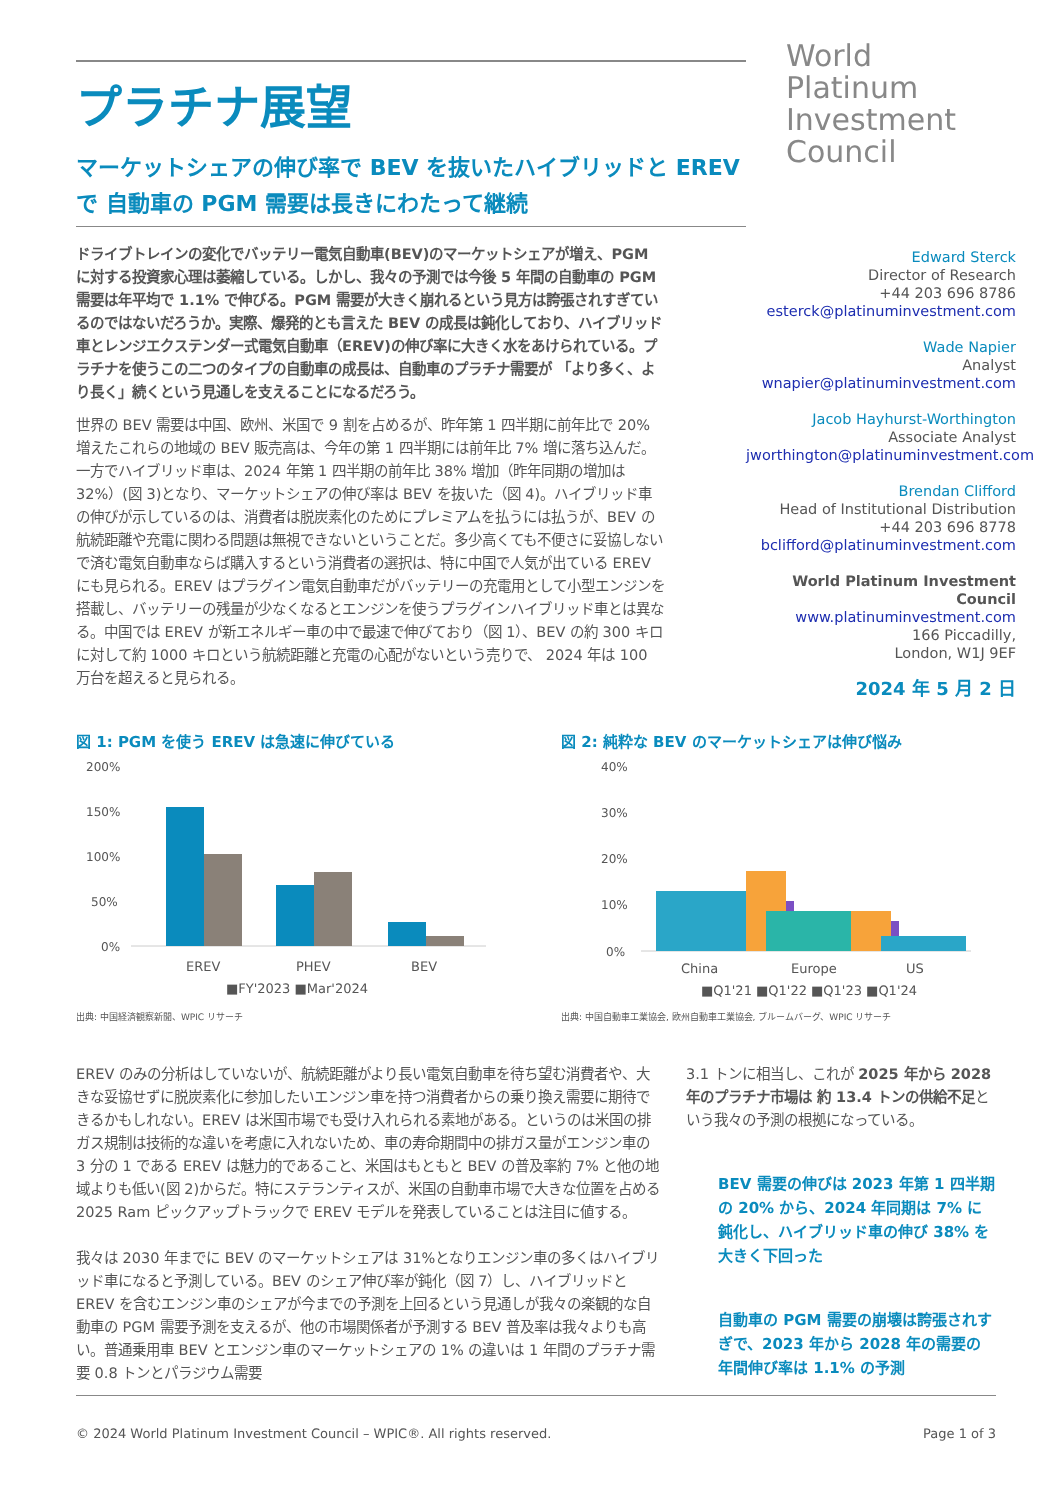プラチナ展望
マーケットシェアの伸び率で BEV を抜いたハイブリッドと EREV で 自動車の PGM 需要は長きにわたって継続
ドライブトレインの変化でバッテリー電気自動車(BEV)のマーケットシェアが増え、PGM に対する投資家心理は萎縮している。しかし、我々の予測では今後 5 年間の自動車の PGM 需要は年平均で 1.1% で伸びる。PGM 需要が大きく崩れるという見方は誇張されすぎているのではないだろうか。実際、爆発的とも言えた BEV の成長は鈍化しており、ハイブリッド車とレンジエクステンダー式電気自動車（EREV)の伸び率に大きく水をあけられている。プラチナを使うこの二つのタイプの自動車の成長は、自動車のプラチナ需要が 「より多く、より長く」続くという見通しを支えることになるだろう。
世界の BEV 需要は中国、欧州、米国で 9 割を占めるが、昨年第 1 四半期に前年比で 20% 増えたこれらの地域の BEV 販売高は、今年の第 1 四半期には前年比 7% 増に落ち込んだ。一方でハイブリッド車は、2024 年第 1 四半期の前年比 38% 増加（昨年同期の増加は 32%）(図 3)となり、マーケットシェアの伸び率は BEV を抜いた（図 4)。ハイブリッド車の伸びが示しているのは、消費者は脱炭素化のためにプレミアムを払うには払うが、BEV の航続距離や充電に関わる問題は無視できないということだ。多少高くても不便さに妥協しないで済む電気自動車ならば購入するという消費者の選択は、特に中国で人気が出ている EREV にも見られる。EREV はプラグイン電気自動車だがバッテリーの充電用として小型エンジンを搭載し、バッテリーの残量が少なくなるとエンジンを使うプラグインハイブリッド車とは異なる。中国では EREV が新エネルギー車の中で最速で伸びており（図 1）、BEV の約 300 キロに対して約 1000 キロという航続距離と充電の心配がないという売りで、 2024 年は 100 万台を超えると見られる。
World
Platinum
Investment
Council
Edward Sterck
Director of Research
+44 203 696 8786
esterck@platinuminvestment.com
Wade Napier
Analyst
wnapier@platinuminvestment.com
Jacob Hayhurst-Worthington
Associate Analyst
jworthington@platinuminvestment.com
Brendan Clifford
Head of Institutional Distribution
+44 203 696 8778
bclifford@platinuminvestment.com
World Platinum Investment Council
www.platinuminvestment.com
166 Piccadilly,
London, W1J 9EF
2024 年 5 月 2 日
図 1: PGM を使う EREV は急速に伸びている
200%
150%
100%
50%
0%
EREV
PHEV
BEV
■FY'2023 ■Mar'2024
出典: 中国経済観察新聞、WPIC リサーチ
図 2: 純粋な BEV のマーケットシェアは伸び悩み
40%
30%
20%
10%
0%
China
Europe
US
■Q1'21 ■Q1'22 ■Q1'23 ■Q1'24
出典: 中国自動車工業協会, 欧州自動車工業協会, ブルームバーグ、WPIC リサーチ
EREV のみの分析はしていないが、航続距離がより長い電気自動車を待ち望む消費者や、大きな妥協せずに脱炭素化に参加したいエンジン車を持つ消費者からの乗り換え需要に期待できるかもしれない。EREV は米国市場でも受け入れられる素地がある。というのは米国の排ガス規制は技術的な違いを考慮に入れないため、車の寿命期間中の排ガス量がエンジン車の 3 分の 1 である EREV は魅力的であること、米国はもともと BEV の普及率約 7% と他の地域よりも低い(図 2)からだ。特にステランティスが、米国の自動車市場で大きな位置を占める 2025 Ram ピックアップトラックで EREV モデルを発表していることは注目に値する。
我々は 2030 年までに BEV のマーケットシェアは 31%となりエンジン車の多くはハイブリッド車になると予測している。BEV のシェア伸び率が鈍化（図 7）し、ハイブリッドと EREV を含むエンジン車のシェアが今までの予測を上回るという見通しが我々の楽観的な自動車の PGM 需要予測を支えるが、他の市場関係者が予測する BEV 普及率は我々よりも高い。普通乗用車 BEV とエンジン車のマーケットシェアの 1% の違いは 1 年間のプラチナ需要 0.8 トンとパラジウム需要
3.1 トンに相当し、これが 2025 年から 2028 年のプラチナ市場は 約 13.4 トンの供給不足という我々の予測の根拠になっている。
BEV 需要の伸びは 2023 年第 1 四半期の 20% から、2024 年同期は 7% に鈍化し、ハイブリッド車の伸び 38% を大きく下回った
自動車の PGM 需要の崩壊は誇張されすぎで、2023 年から 2028 年の需要の年間伸び率は 1.1% の予測
© 2024 World Platinum Investment Council – WPIC®. All rights reserved. Page 1 of 3